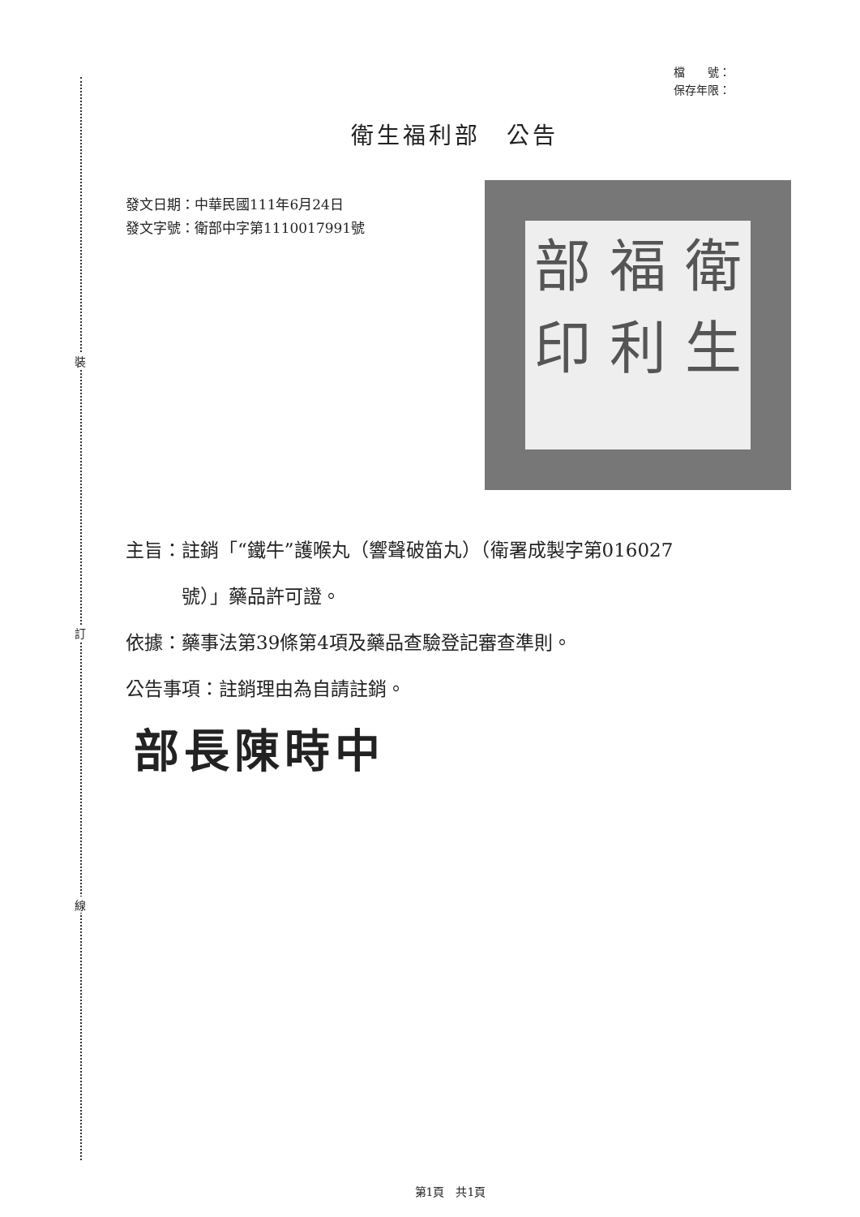裝
訂
線
檔　　號：
保存年限：
衛生福利部　公告
發文日期：中華民國111年6月24日
發文字號：衛部中字第1110017991號
衛生 福利 部印
主旨：註銷「“鐵牛”護喉丸（響聲破笛丸）（衛署成製字第016027
　　　號）」藥品許可證。
依據：藥事法第39條第4項及藥品查驗登記審查準則。
公告事項：註銷理由為自請註銷。
部長陳時中
第1頁　共1頁